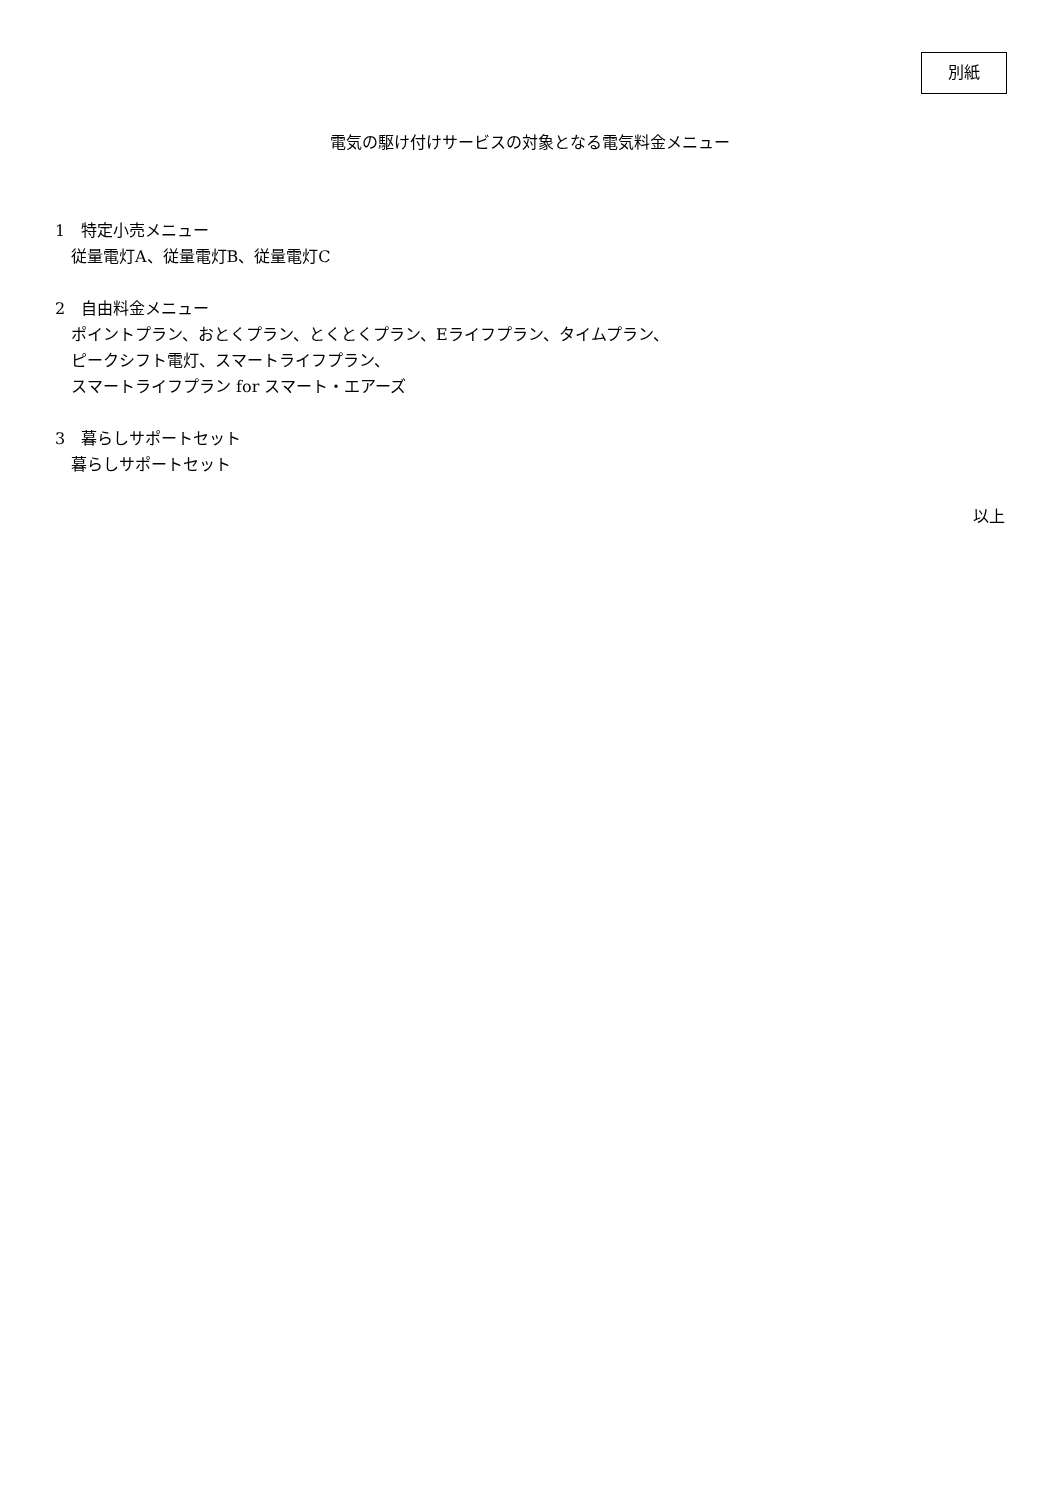別紙
電気の駆け付けサービスの対象となる電気料金メニュー
1　特定小売メニュー
従量電灯A、従量電灯B、従量電灯C
2　自由料金メニュー
ポイントプラン、おとくプラン、とくとくプラン、Eライフプラン、タイムプラン、
ピークシフト電灯、スマートライフプラン、
スマートライフプラン for スマート・エアーズ
3　暮らしサポートセット
暮らしサポートセット
以上